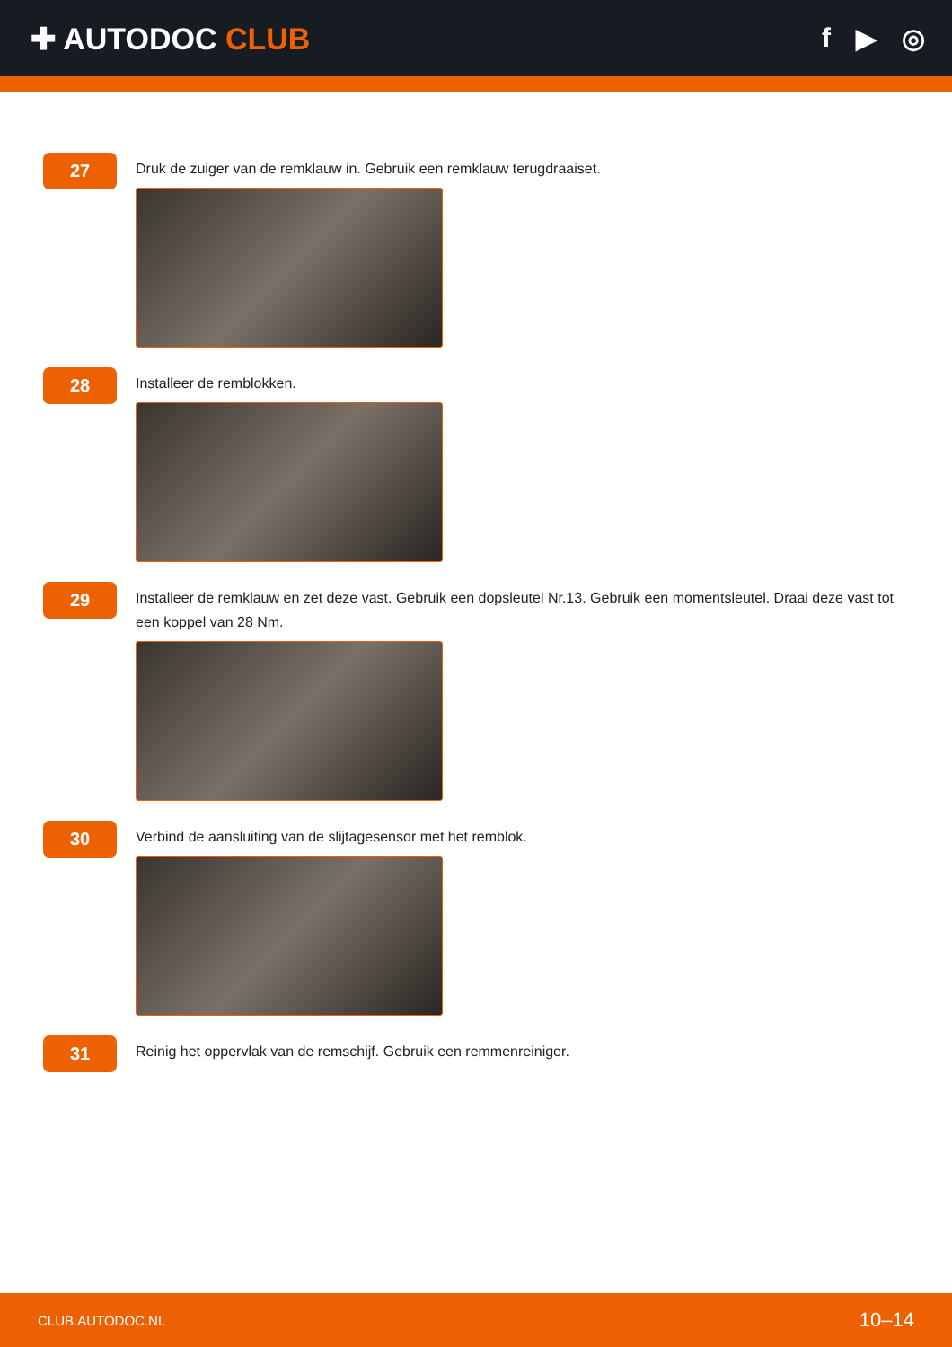✚ AUTODOC CLUB f ▶ ◎
27
Druk de zuiger van de remklauw in. Gebruik een remklauw terugdraaiset.
28
Installeer de remblokken.
29
Installeer de remklauw en zet deze vast. Gebruik een dopsleutel Nr.13. Gebruik een momentsleutel. Draai deze vast tot een koppel van 28 Nm.
30
Verbind de aansluiting van de slijtagesensor met het remblok.
31
Reinig het oppervlak van de remschijf. Gebruik een remmenreiniger.
CLUB.AUTODOC.NL 10–14